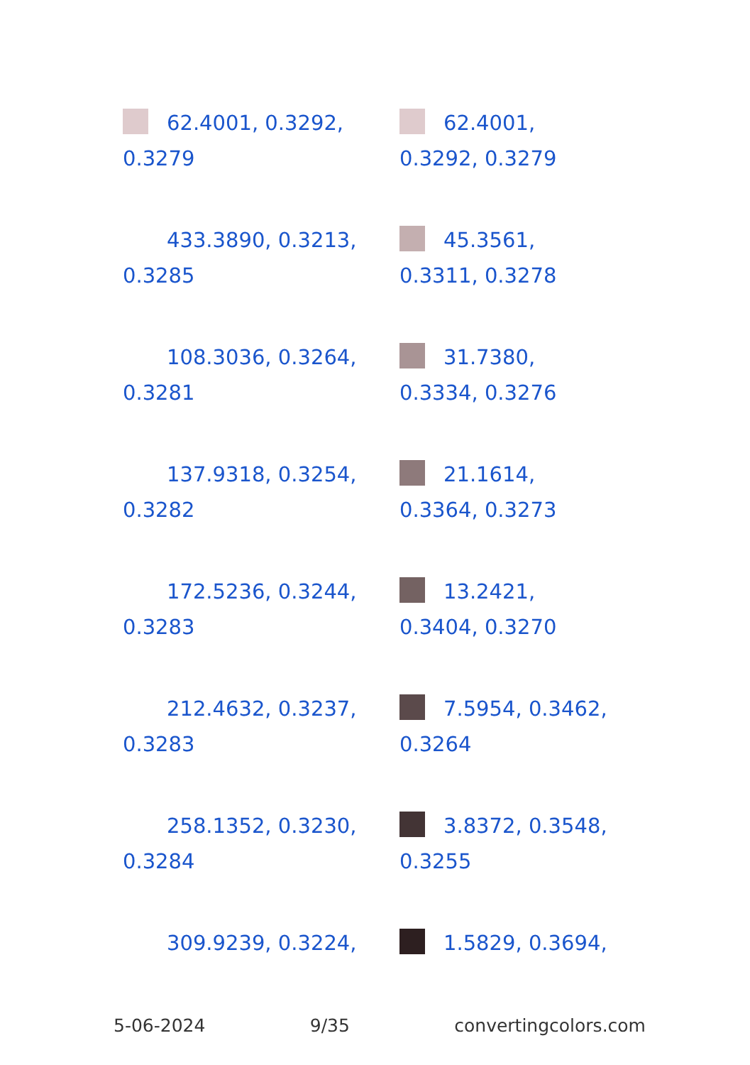62.4001, 0.3292, 0.3279
62.4001, 0.3292, 0.3279
433.3890, 0.3213, 0.3285
45.3561, 0.3311, 0.3278
108.3036, 0.3264, 0.3281
31.7380, 0.3334, 0.3276
137.9318, 0.3254, 0.3282
21.1614, 0.3364, 0.3273
172.5236, 0.3244, 0.3283
13.2421, 0.3404, 0.3270
212.4632, 0.3237, 0.3283
7.5954, 0.3462, 0.3264
258.1352, 0.3230, 0.3284
3.8372, 0.3548, 0.3255
309.9239, 0.3224,
1.5829, 0.3694,
5-06-2024 9/35 convertingcolors.com